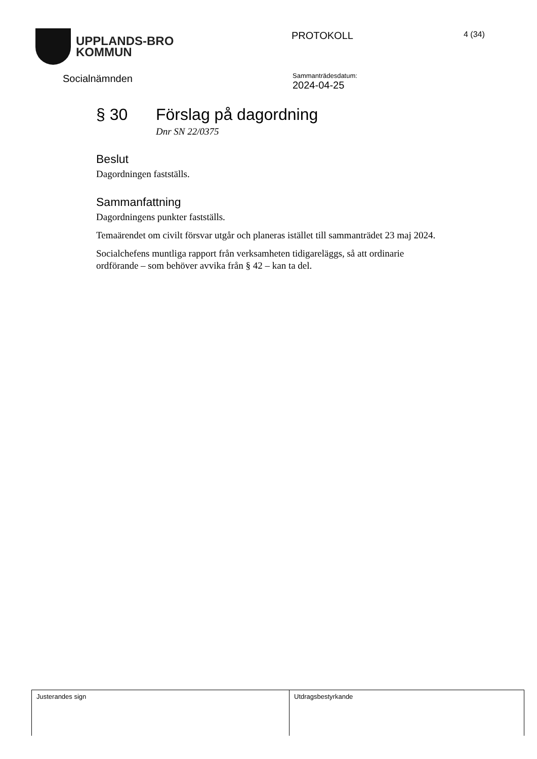UPPLANDS-BRO
KOMMUN
PROTOKOLL
4 (34)
Socialnämnden
Sammanträdesdatum:
2024-04-25
§ 30 Förslag på dagordning
Dnr SN 22/0375
Beslut
Dagordningen fastställs.
Sammanfattning
Dagordningens punkter fastställs.
Temaärendet om civilt försvar utgår och planeras istället till sammanträdet 23 maj 2024.
Socialchefens muntliga rapport från verksamheten tidigareläggs, så att ordinarie ordförande – som behöver avvika från § 42 – kan ta del.
| Justerandes sign | Utdragsbestyrkande |